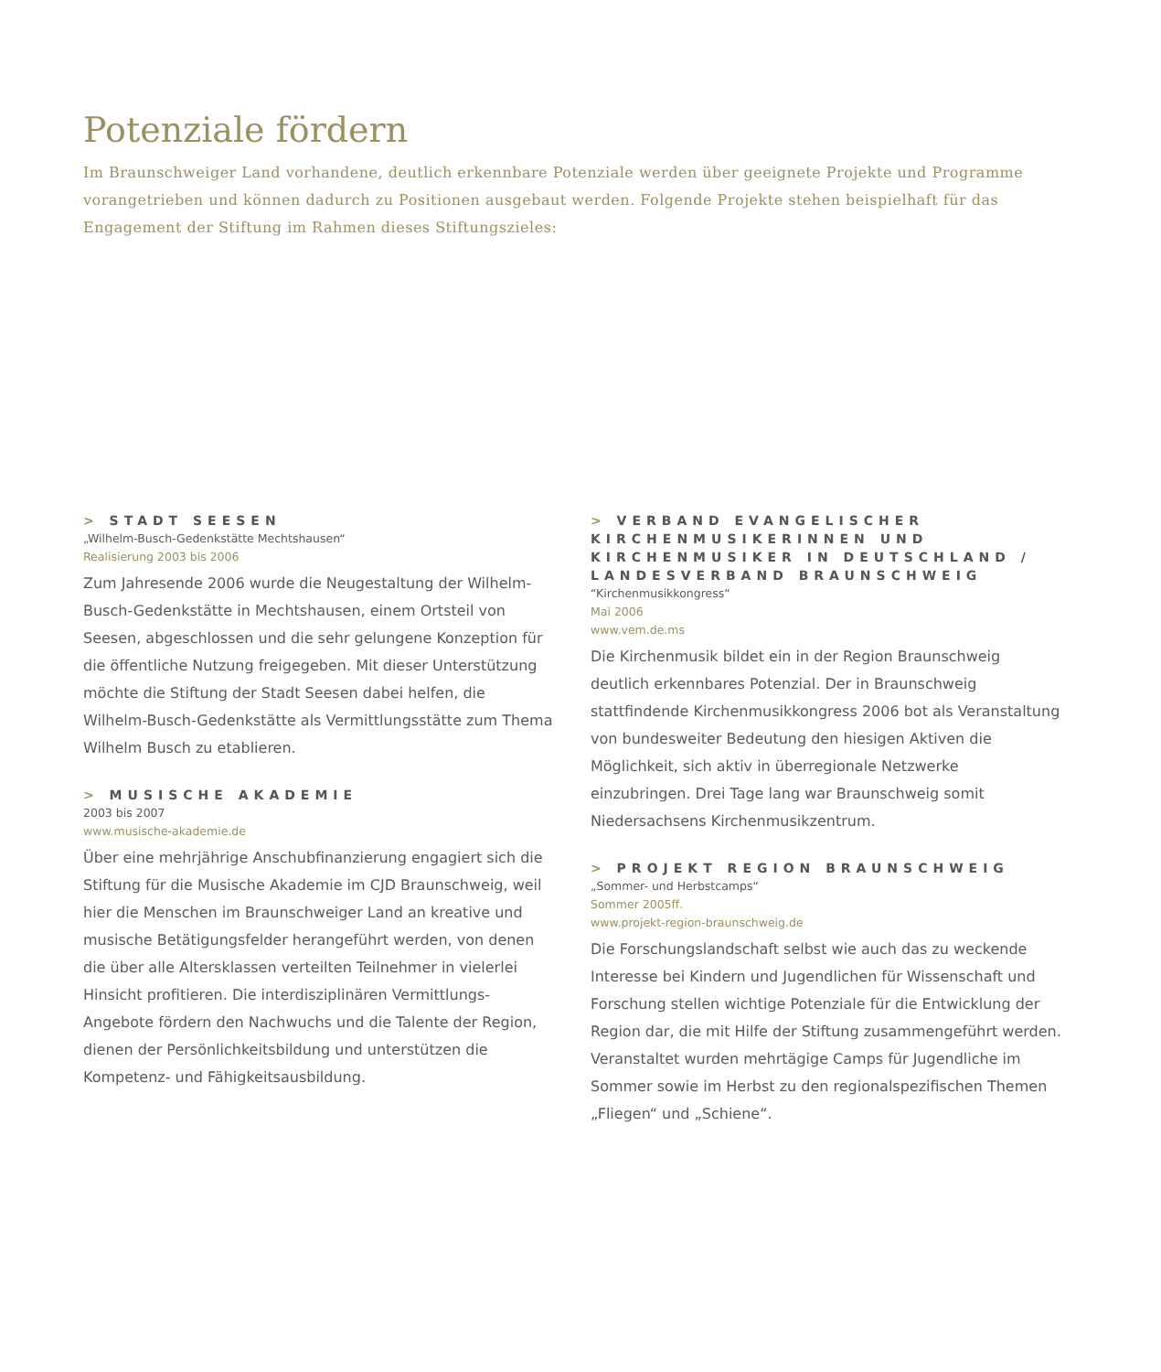Potenziale fördern
Im Braunschweiger Land vorhandene, deutlich erkennbare Potenziale werden über geeignete Projekte und Programme vorangetrieben und können dadurch zu Positionen ausgebaut werden. Folgende Projekte stehen beispiel­haft für das Engagement der Stiftung im Rahmen dieses Stiftungszieles:
> STADT SEESEN
„Wilhelm-Busch-Gedenkstätte Mechtshausen“
Realisierung 2003 bis 2006
Zum Jahresende 2006 wurde die Neugestaltung der Wilhelm-Busch-Gedenkstätte in Mechtshausen, einem Ortsteil von Seesen, abgeschlossen und die sehr gelungene Konzeption für die öffentliche Nutzung freigegeben. Mit dieser Unterstützung möchte die Stiftung der Stadt Seesen dabei helfen, die Wilhelm-Busch-Gedenkstätte als Vermittlungsstätte zum Thema Wilhelm Busch zu etablieren.
> MUSISCHE AKADEMIE
2003 bis 2007
www.musische-akademie.de
Über eine mehrjährige Anschubfinanzierung engagiert sich die Stiftung für die Musische Akademie im CJD Braunschweig, weil hier die Menschen im Braunschweiger Land an kreative und musische Betätigungsfelder herangeführt werden, von denen die über alle Altersklassen verteilten Teilnehmer in vielerlei Hinsicht profitieren. Die interdisziplinären Vermittlungs-Angebote fördern den Nachwuchs und die Talente der Region, dienen der Persönlichkeitsbildung und unterstützen die Kompetenz- und Fähigkeitsausbildung.
> VERBAND EVANGELISCHER KIRCHENMUSIKERINNEN UND KIRCHENMUSIKER IN DEUTSCHLAND / LANDESVERBAND BRAUNSCHWEIG
“Kirchenmusikkongress“
Mai 2006
www.vem.de.ms
Die Kirchenmusik bildet ein in der Region Braunschweig deutlich erkennbares Potenzial. Der in Braunschweig stattfindende Kirchenmusikkongress 2006 bot als Veranstaltung von bundesweiter Bedeutung den hiesigen Aktiven die Möglichkeit, sich aktiv in überregionale Netzwerke einzubringen. Drei Tage lang war Braunschweig somit Niedersachsens Kirchenmusikzentrum.
> PROJEKT REGION BRAUNSCHWEIG
„Sommer- und Herbstcamps“
Sommer 2005ff.
www.projekt-region-braunschweig.de
Die Forschungslandschaft selbst wie auch das zu weckende Interesse bei Kindern und Jugendlichen für Wissenschaft und Forschung stellen wichtige Potenziale für die Entwicklung der Region dar, die mit Hilfe der Stiftung zusammengeführt werden. Veranstaltet wurden mehrtägige Camps für Jugendliche im Sommer sowie im Herbst zu den regionalspezifischen Themen „Fliegen“ und „Schiene“.